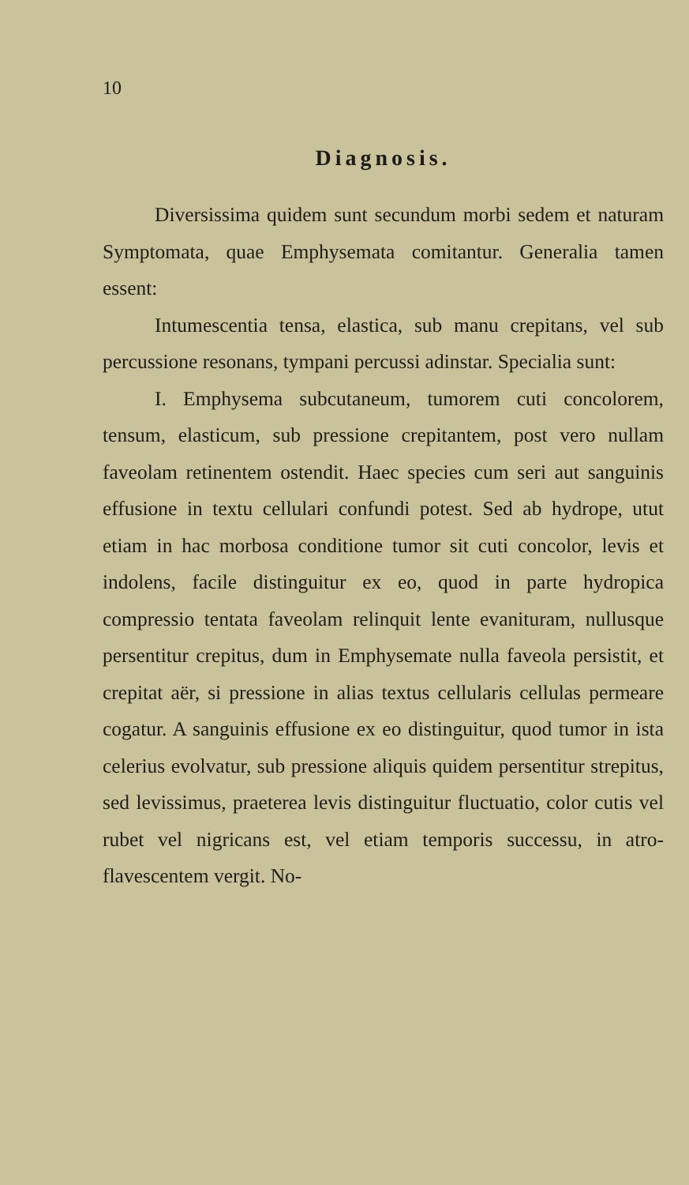10
Diagnosis.
Diversissima quidem sunt secundum morbi sedem et naturam Symptomata, quae Emphysemata comitantur. Generalia tamen essent:
Intumescentia tensa, elastica, sub manu crepitans, vel sub percussione resonans, tympani percussi adinstar. Specialia sunt:
I. Emphysema subcutaneum, tumorem cuti concolorem, tensum, elasticum, sub pressione crepitantem, post vero nullam faveolam retinentem ostendit. Haec species cum seri aut sanguinis effusione in textu cellulari confundi potest. Sed ab hydrope, utut etiam in hac morbosa conditione tumor sit cuti concolor, levis et indolens, facile distinguitur ex eo, quod in parte hydropica compressio tentata faveolam relinquit lente evanituram, nullusque persentitur crepitus, dum in Emphysemate nulla faveola persistit, et crepitat aër, si pressione in alias textus cellularis cellulas permeare cogatur. A sanguinis effusione ex eo distinguitur, quod tumor in ista celerius evolvatur, sub pressione aliquis quidem persentitur strepitus, sed levissimus, praeterea levis distinguitur fluctuatio, color cutis vel rubet vel nigricans est, vel etiam temporis successu, in atro-flavescentem vergit. No-